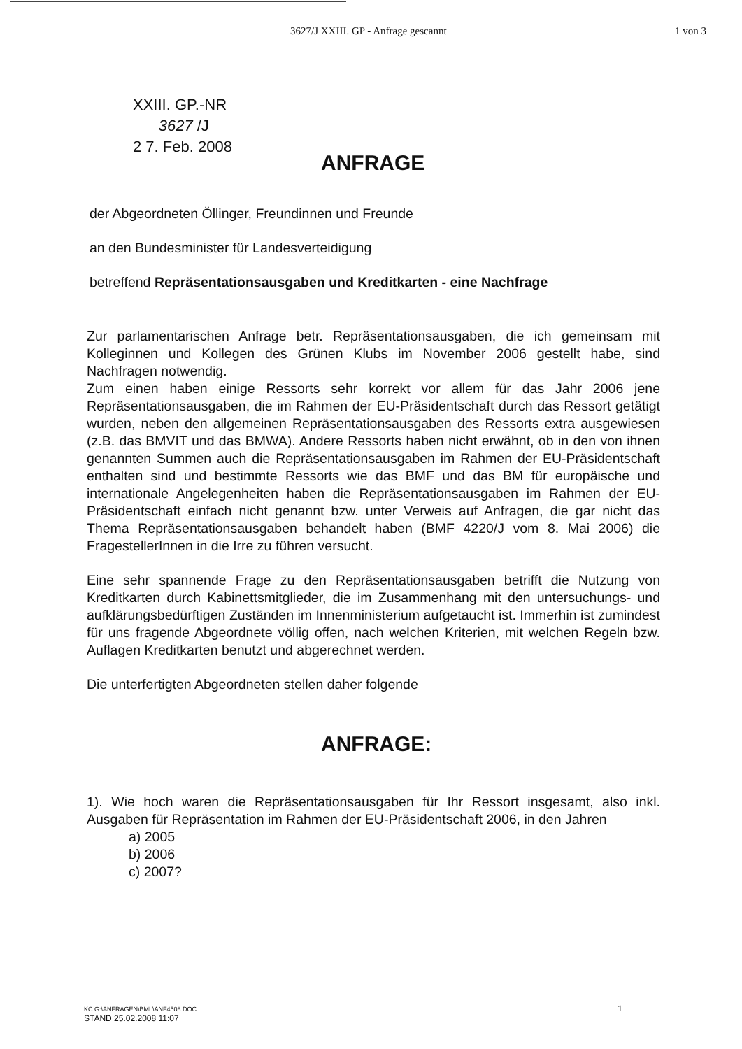3627/J XXIII. GP - Anfrage gescannt 1 von 3
XXIII. GP.-NR
3627 /J
2 7. Feb. 2008
ANFRAGE
der Abgeordneten Öllinger, Freundinnen und Freunde
an den Bundesminister für Landesverteidigung
betreffend Repräsentationsausgaben und Kreditkarten - eine Nachfrage
Zur parlamentarischen Anfrage betr. Repräsentationsausgaben, die ich gemeinsam mit Kolleginnen und Kollegen des Grünen Klubs im November 2006 gestellt habe, sind Nachfragen notwendig.
Zum einen haben einige Ressorts sehr korrekt vor allem für das Jahr 2006 jene Repräsentationsausgaben, die im Rahmen der EU-Präsidentschaft durch das Ressort getätigt wurden, neben den allgemeinen Repräsentationsausgaben des Ressorts extra ausgewiesen (z.B. das BMVIT und das BMWA). Andere Ressorts haben nicht erwähnt, ob in den von ihnen genannten Summen auch die Repräsentationsausgaben im Rahmen der EU-Präsidentschaft enthalten sind und bestimmte Ressorts wie das BMF und das BM für europäische und internationale Angelegenheiten haben die Repräsentationsausgaben im Rahmen der EU-Präsidentschaft einfach nicht genannt bzw. unter Verweis auf Anfragen, die gar nicht das Thema Repräsentationsausgaben behandelt haben (BMF 4220/J vom 8. Mai 2006) die FragestellerInnen in die Irre zu führen versucht.
Eine sehr spannende Frage zu den Repräsentationsausgaben betrifft die Nutzung von Kreditkarten durch Kabinettsmitglieder, die im Zusammenhang mit den untersuchungs- und aufklärungsbedürftigen Zuständen im Innenministerium aufgetaucht ist. Immerhin ist zumindest für uns fragende Abgeordnete völlig offen, nach welchen Kriterien, mit welchen Regeln bzw. Auflagen Kreditkarten benutzt und abgerechnet werden.
Die unterfertigten Abgeordneten stellen daher folgende
ANFRAGE:
1). Wie hoch waren die Repräsentationsausgaben für Ihr Ressort insgesamt, also inkl. Ausgaben für Repräsentation im Rahmen der EU-Präsidentschaft 2006, in den Jahren
a) 2005
b) 2006
c) 2007?
KC G:\ANFRAGEN\BML\ANF4508.DOC 1
STAND 25.02.2008 11:07